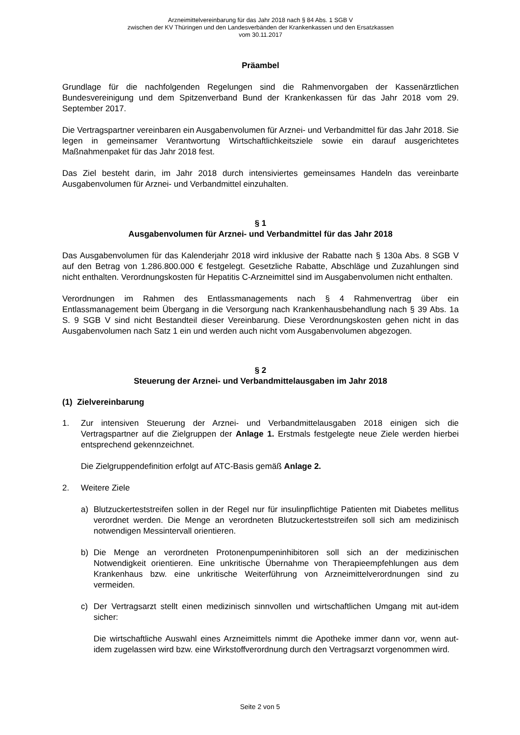Arzneimittelvereinbarung für das Jahr 2018 nach § 84 Abs. 1 SGB V
zwischen der KV Thüringen und den Landesverbänden der Krankenkassen und den Ersatzkassen
vom 30.11.2017
Präambel
Grundlage für die nachfolgenden Regelungen sind die Rahmenvorgaben der Kassenärztlichen Bundesvereinigung und dem Spitzenverband Bund der Krankenkassen für das Jahr 2018 vom 29. September 2017.
Die Vertragspartner vereinbaren ein Ausgabenvolumen für Arznei- und Verbandmittel für das Jahr 2018. Sie legen in gemeinsamer Verantwortung Wirtschaftlichkeitsziele sowie ein darauf ausgerichtetes Maßnahmenpaket für das Jahr 2018 fest.
Das Ziel besteht darin, im Jahr 2018 durch intensiviertes gemeinsames Handeln das vereinbarte Ausgabenvolumen für Arznei- und Verbandmittel einzuhalten.
§ 1
Ausgabenvolumen für Arznei- und Verbandmittel für das Jahr 2018
Das Ausgabenvolumen für das Kalenderjahr 2018 wird inklusive der Rabatte nach § 130a Abs. 8 SGB V auf den Betrag von 1.286.800.000 € festgelegt. Gesetzliche Rabatte, Abschläge und Zuzahlungen sind nicht enthalten. Verordnungskosten für Hepatitis C-Arzneimittel sind im Ausgabenvolumen nicht enthalten.
Verordnungen im Rahmen des Entlassmanagements nach § 4 Rahmenvertrag über ein Entlassmanagement beim Übergang in die Versorgung nach Krankenhausbehandlung nach § 39 Abs. 1a S. 9 SGB V sind nicht Bestandteil dieser Vereinbarung. Diese Verordnungskosten gehen nicht in das Ausgabenvolumen nach Satz 1 ein und werden auch nicht vom Ausgabenvolumen abgezogen.
§ 2
Steuerung der Arznei- und Verbandmittelausgaben im Jahr 2018
(1) Zielvereinbarung
1.
Zur intensiven Steuerung der Arznei- und Verbandmittelausgaben 2018 einigen sich die Vertragspartner auf die Zielgruppen der Anlage 1. Erstmals festgelegte neue Ziele werden hierbei entsprechend gekennzeichnet.
Die Zielgruppendefinition erfolgt auf ATC-Basis gemäß Anlage 2.
2. Weitere Ziele
a) Blutzuckerteststreifen sollen in der Regel nur für insulinpflichtige Patienten mit Diabetes mellitus verordnet werden. Die Menge an verordneten Blutzuckerteststreifen soll sich am medizinisch notwendigen Messintervall orientieren.
b) Die Menge an verordneten Protonenpumpeninhibitoren soll sich an der medizinischen Notwendigkeit orientieren. Eine unkritische Übernahme von Therapieempfehlungen aus dem Krankenhaus bzw. eine unkritische Weiterführung von Arzneimittelverordnungen sind zu vermeiden.
c)
Der Vertragsarzt stellt einen medizinisch sinnvollen und wirtschaftlichen Umgang mit aut-idem sicher:
Die wirtschaftliche Auswahl eines Arzneimittels nimmt die Apotheke immer dann vor, wenn aut-idem zugelassen wird bzw. eine Wirkstoffverordnung durch den Vertragsarzt vorgenommen wird.
Seite 2 von 5